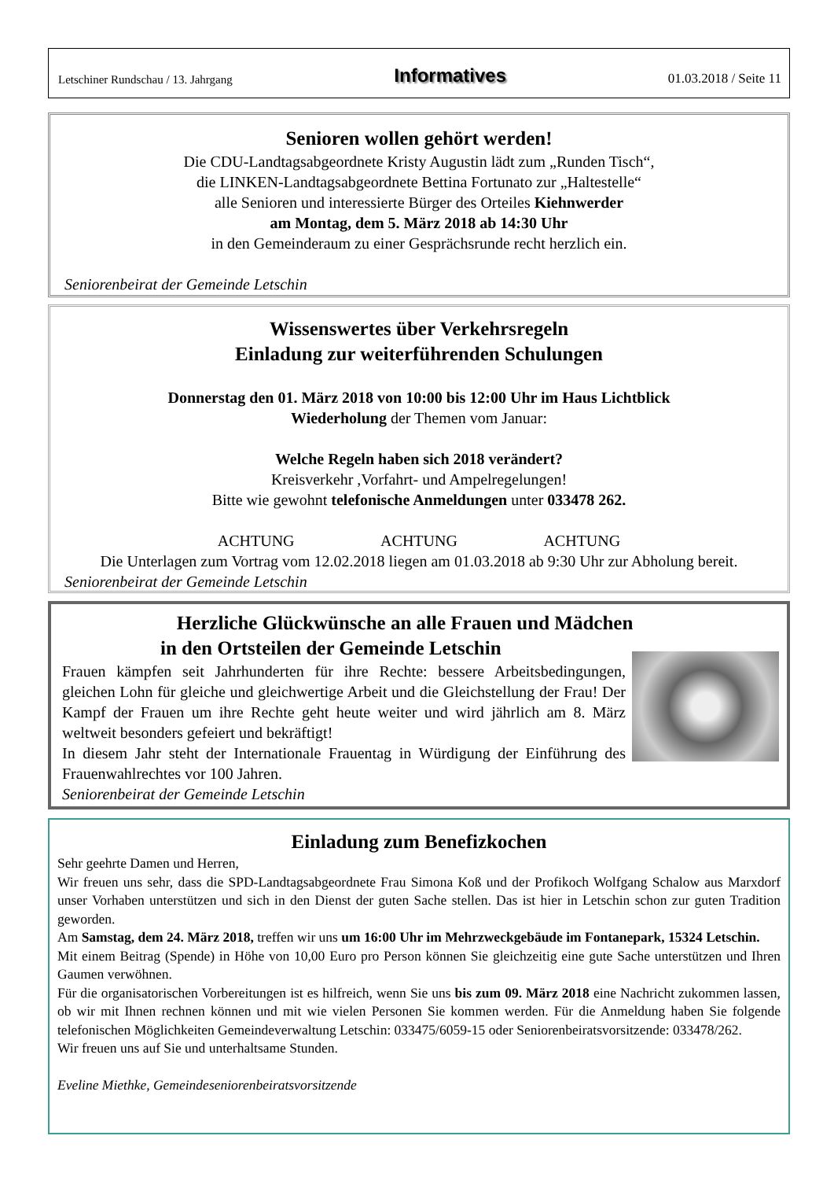Letschiner Rundschau / 13. Jahrgang Informatives 01.03.2018 / Seite 11
Senioren wollen gehört werden!
Die CDU-Landtagsabgeordnete Kristy Augustin lädt zum „Runden Tisch“,
die LINKEN-Landtagsabgeordnete Bettina Fortunato zur „Haltestelle“
alle Senioren und interessierte Bürger des Orteiles Kiehnwerder
am Montag, dem 5. März 2018 ab 14:30 Uhr
in den Gemeinderaum zu einer Gesprächsrunde recht herzlich ein.
Seniorenbeirat der Gemeinde Letschin
Wissenswertes über Verkehrsregeln
Einladung zur weiterführenden Schulungen
Donnerstag den 01. März 2018 von 10:00 bis 12:00 Uhr im Haus Lichtblick
Wiederholung der Themen vom Januar:
Welche Regeln haben sich 2018 verändert?
Kreisverkehr ,Vorfahrt- und Ampelregelungen!
Bitte wie gewohnt telefonische Anmeldungen unter 033478 262.
ACHTUNG ACHTUNG ACHTUNG
Die Unterlagen zum Vortrag vom 12.02.2018 liegen am 01.03.2018 ab 9:30 Uhr zur Abholung bereit.
Seniorenbeirat der Gemeinde Letschin
Herzliche Glückwünsche an alle Frauen und Mädchen
in den Ortsteilen der Gemeinde Letschin
Frauen kämpfen seit Jahrhunderten für ihre Rechte: bessere Arbeitsbedingungen, gleichen Lohn für gleiche und gleichwertige Arbeit und die Gleichstellung der Frau! Der Kampf der Frauen um ihre Rechte geht heute weiter und wird jährlich am 8. März weltweit besonders gefeiert und bekräftigt!
In diesem Jahr steht der Internationale Frauentag in Würdigung der Einführung des Frauenwahlrechtes vor 100 Jahren.
Seniorenbeirat der Gemeinde Letschin
Einladung zum Benefizkochen
Sehr geehrte Damen und Herren,
Wir freuen uns sehr, dass die SPD-Landtagsabgeordnete Frau Simona Koß und der Profikoch Wolfgang Schalow aus Marxdorf unser Vorhaben unterstützen und sich in den Dienst der guten Sache stellen. Das ist hier in Letschin schon zur guten Tradition geworden.
Am Samstag, dem 24. März 2018, treffen wir uns um 16:00 Uhr im Mehrzweckgebäude im Fontanepark, 15324 Letschin.
Mit einem Beitrag (Spende) in Höhe von 10,00 Euro pro Person können Sie gleichzeitig eine gute Sache unterstützen und Ihren Gaumen verwöhnen.
Für die organisatorischen Vorbereitungen ist es hilfreich, wenn Sie uns bis zum 09. März 2018 eine Nachricht zukommen lassen, ob wir mit Ihnen rechnen können und mit wie vielen Personen Sie kommen werden. Für die Anmeldung haben Sie folgende telefonischen Möglichkeiten Gemeindeverwaltung Letschin: 033475/6059-15 oder Seniorenbeiratsvorsitzende: 033478/262.
Wir freuen uns auf Sie und unterhaltsame Stunden.
Eveline Miethke, Gemeindeseniorenbeiratsvorsitzende